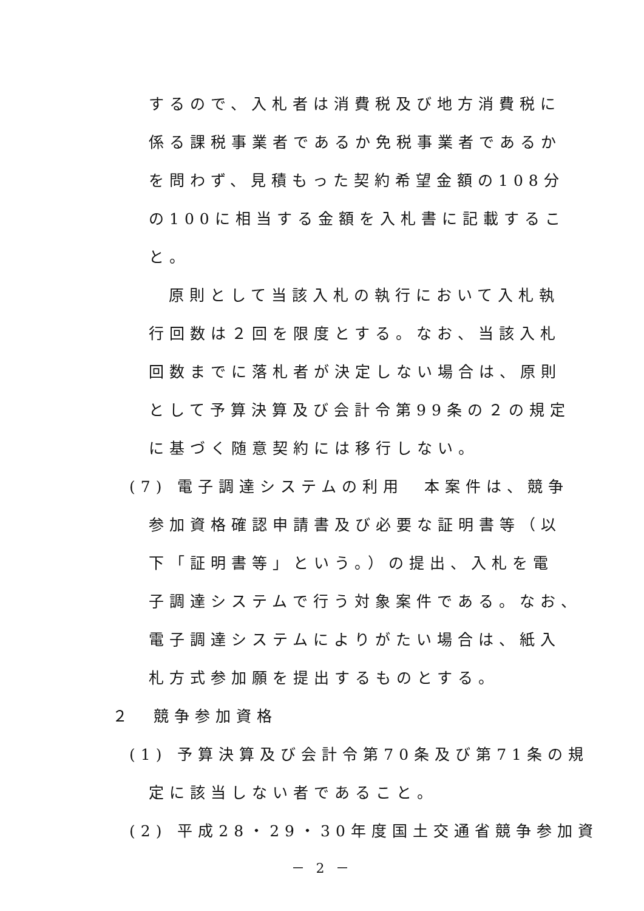するので、入札者は消費税及び地方消費税に
係る課税事業者であるか免税事業者であるか
を問わず、見積もった契約希望金額の108分
の100に相当する金額を入札書に記載するこ
と。
原則として当該入札の執行において入札執
行回数は２回を限度とする。なお、当該入札
回数までに落札者が決定しない場合は、原則
として予算決算及び会計令第99条の２の規定
に基づく随意契約には移行しない。
(7) 電子調達システムの利用　本案件は、競争
参加資格確認申請書及び必要な証明書等（以
下「証明書等」という。）の提出、入札を電
子調達システムで行う対象案件である。なお、
電子調達システムによりがたい場合は、紙入
札方式参加願を提出するものとする。
２　競争参加資格
(1) 予算決算及び会計令第70条及び第71条の規
定に該当しない者であること。
(2) 平成28・29・30年度国土交通省競争参加資
－ 2 －